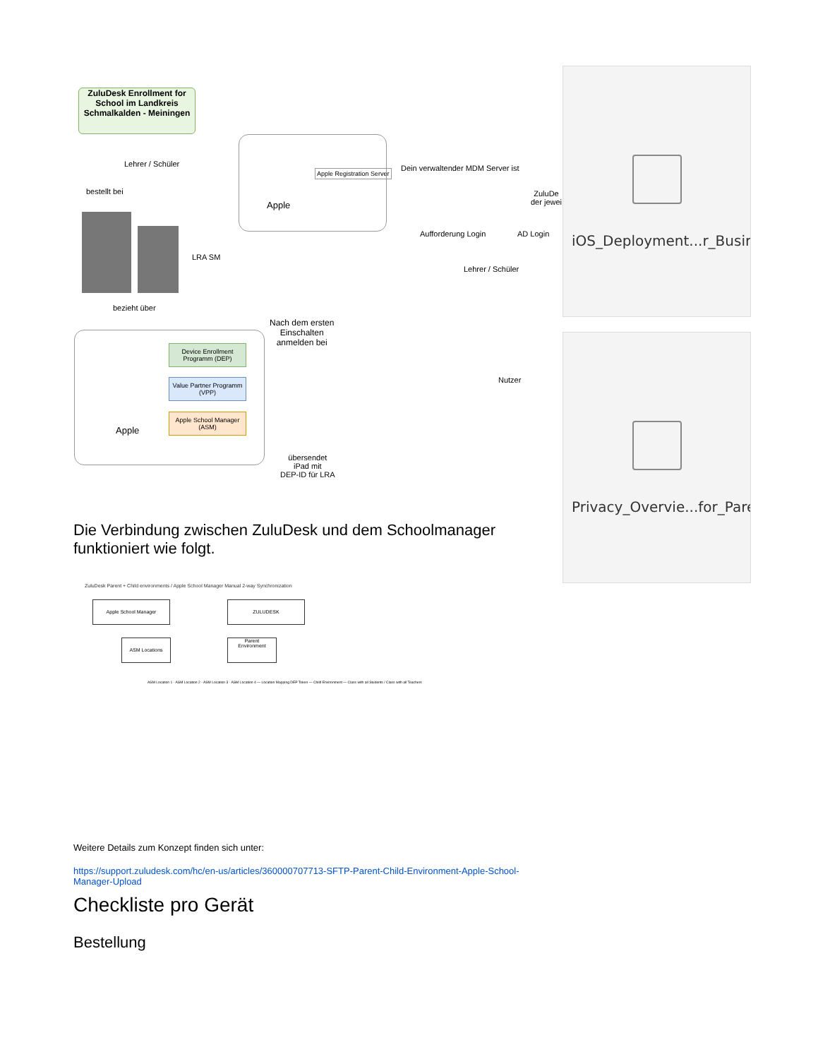ZuluDesk Enrollment for School im Landkreis Schmalkalden - Meiningen
Lehrer / Schüler
bestellt bei
LRA SM
bezieht über
Apple
Apple Registration Server
Dein verwaltender MDM Server ist
Aufforderung Login AD Login
Lehrer / Schüler
ZuluDe
der jewei
Nach dem ersten
Einschalten
anmelden bei
Apple
Device Enrollment Programm (DEP)
Value Partner Programm (VPP)
Apple School Manager (ASM)
übersendet
iPad mit
DEP-ID für LRA
Nutzer
iOS_Deployment...r_Busir
Privacy_Overvie...for_Pare
Die Verbindung zwischen ZuluDesk und dem Schoolmanager funktioniert wie folgt.
ZuluDesk Parent + Child environments / Apple School Manager Manual 2-way Synchronization
Apple School Manager ZULUDESK
ASM Locations
Parent
Environment
ASM Location 1 · ASM Location 2 · ASM Location 3 · ASM Location 4 — Location Mapping DEP Token — Child Environment — Class with all Students / Class with all Teachers
Weitere Details zum Konzept finden sich unter:
https://support.zuludesk.com/hc/en-us/articles/360000707713-SFTP-Parent-Child-Environment-Apple-School-Manager-Upload
Checkliste pro Gerät
Bestellung